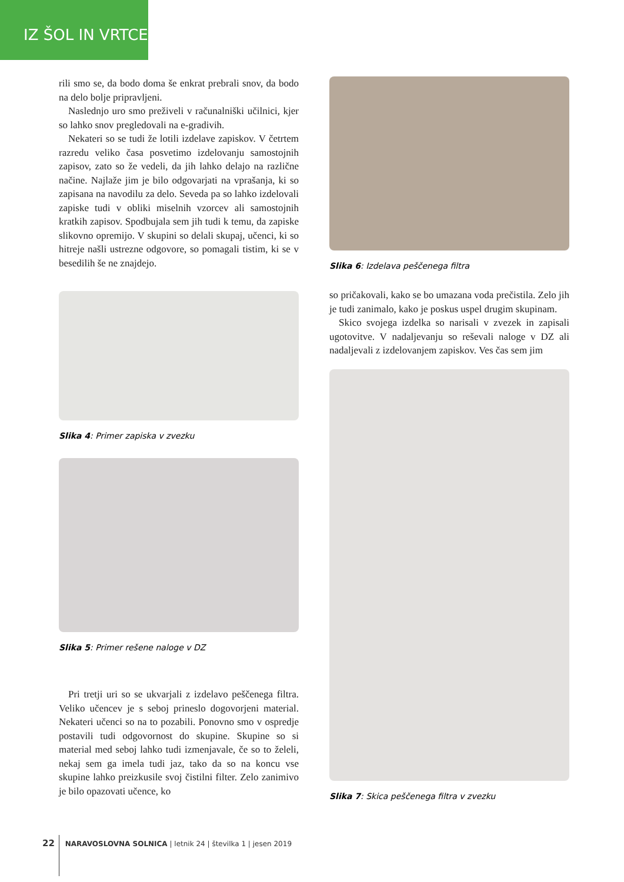IZ ŠOL IN VRTCEV
rili smo se, da bodo doma še enkrat prebrali snov, da bodo na delo bolje pripravljeni.
Naslednjo uro smo preživeli v računalniški učilnici, kjer so lahko snov pregledovali na e-gradivih.
Nekateri so se tudi že lotili izdelave zapiskov. V četrtem razredu veliko časa posvetimo izdelovanju samostojnih zapisov, zato so že vedeli, da jih lahko delajo na različne načine. Najlaže jim je bilo odgovarjati na vprašanja, ki so zapisana na navodilu za delo. Seveda pa so lahko izdelovali zapiske tudi v obliki miselnih vzorcev ali samostojnih kratkih zapisov. Spodbujala sem jih tudi k temu, da zapiske slikovno opremijo. V skupini so delali skupaj, učenci, ki so hitreje našli ustrezne odgovore, so pomagali tistim, ki se v besedilih še ne znajdejo.
Slika 4: Primer zapiska v zvezku
Slika 5: Primer rešene naloge v DZ
Pri tretji uri so se ukvarjali z izdelavo peščenega filtra. Veliko učencev je s seboj prineslo dogovorjeni material. Nekateri učenci so na to pozabili. Ponovno smo v ospredje postavili tudi odgovornost do skupine. Skupine so si material med seboj lahko tudi izmenjavale, če so to želeli, nekaj sem ga imela tudi jaz, tako da so na koncu vse skupine lahko preizkusile svoj čistilni filter. Zelo zanimivo je bilo opazovati učence, ko
Slika 6: Izdelava peščenega filtra
so pričakovali, kako se bo umazana voda prečistila. Zelo jih je tudi zanimalo, kako je poskus uspel drugim skupinam.
Skico svojega izdelka so narisali v zvezek in zapisali ugotovitve. V nadaljevanju so reševali naloge v DZ ali nadaljevali z izdelovanjem zapiskov. Ves čas sem jim
Slika 7: Skica peščenega filtra v zvezku
22 NARAVOSLOVNA SOLNICA | letnik 24 | številka 1 | jesen 2019